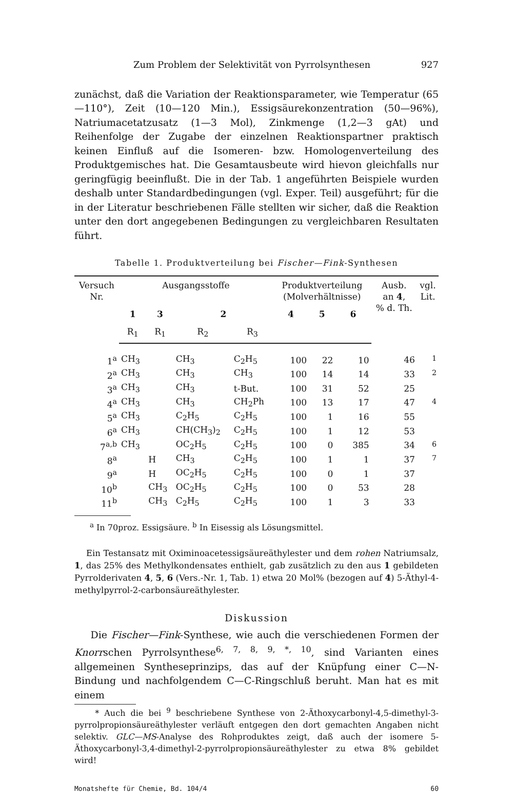Zum Problem der Selektivität von Pyrrolsynthesen 927
zunächst, daß die Variation der Reaktionsparameter, wie Temperatur (65—110°), Zeit (10—120 Min.), Essigsäurekonzentration (50—96%), Natriumacetatzusatz (1—3 Mol), Zinkmenge (1,2—3 gAt) und Reihenfolge der Zugabe der einzelnen Reaktionspartner praktisch keinen Einfluß auf die Isomeren- bzw. Homologenverteilung des Produktgemisches hat. Die Gesamtausbeute wird hievon gleichfalls nur geringfügig beeinflußt. Die in der Tab. 1 angeführten Beispiele wurden deshalb unter Standardbedingungen (vgl. Exper. Teil) ausgeführt; für die in der Literatur beschriebenen Fälle stellten wir sicher, daß die Reaktion unter den dort angegebenen Bedingungen zu vergleichbaren Resultaten führt.
Tabelle 1. Produktverteilung bei Fischer—Fink-Synthesen
| Versuch Nr. | Ausgangsstoffe | | | | Produktverteilung (Molverhältnisse) | | | Ausb. an 4 , % d. Th. | vgl. Lit. |
| --- | --- | --- | --- | --- | --- | --- | --- | --- | --- |
| | 1 | 3 | 2 | | 4 | 5 | 6 | | |
| | R<sub>1</sub> | R<sub>1</sub> | R<sub>2</sub> | R<sub>3</sub> | | | | | |
| 1<sup>a</sup> | CH<sub>3</sub> | | CH<sub>3</sub> | C<sub>2</sub>H<sub>5</sub> | 100 | 22 | 10 | 46 | <sup>1</sup> |
| 2<sup>a</sup> | CH<sub>3</sub> | | CH<sub>3</sub> | CH<sub>3</sub> | 100 | 14 | 14 | 33 | <sup>2</sup> |
| 3<sup>a</sup> | CH<sub>3</sub> | | CH<sub>3</sub> | t-But. | 100 | 31 | 52 | 25 | |
| 4<sup>a</sup> | CH<sub>3</sub> | | CH<sub>3</sub> | CH<sub>2</sub>Ph | 100 | 13 | 17 | 47 | <sup>4</sup> |
| 5<sup>a</sup> | CH<sub>3</sub> | | C<sub>2</sub>H<sub>5</sub> | C<sub>2</sub>H<sub>5</sub> | 100 | 1 | 16 | 55 | |
| 6<sup>a</sup> | CH<sub>3</sub> | | CH(CH<sub>3</sub>)<sub>2</sub> | C<sub>2</sub>H<sub>5</sub> | 100 | 1 | 12 | 53 | |
| 7<sup>a,b</sup> | CH<sub>3</sub> | | OC<sub>2</sub>H<sub>5</sub> | C<sub>2</sub>H<sub>5</sub> | 100 | 0 | 385 | 34 | <sup>6</sup> |
| 8<sup>a</sup> | | H | CH<sub>3</sub> | C<sub>2</sub>H<sub>5</sub> | 100 | 1 | 1 | 37 | <sup>7</sup> |
| 9<sup>a</sup> | | H | OC<sub>2</sub>H<sub>5</sub> | C<sub>2</sub>H<sub>5</sub> | 100 | 0 | 1 | 37 | |
| 10<sup>b</sup> | | CH<sub>3</sub> | OC<sub>2</sub>H<sub>5</sub> | C<sub>2</sub>H<sub>5</sub> | 100 | 0 | 53 | 28 | |
| 11<sup>b</sup> | | CH<sub>3</sub> | C<sub>2</sub>H<sub>5</sub> | C<sub>2</sub>H<sub>5</sub> | 100 | 1 | 3 | 33 | |
<sup>a</sup> In 70proz. Essigsäure. <sup>b</sup> In Eisessig als Lösungsmittel.
Ein Testansatz mit Oximinoacetessigsäureäthylester und dem rohen Natriumsalz, 1, das 25% des Methylkondensates enthielt, gab zusätzlich zu den aus 1 gebildeten Pyrrolderivaten 4, 5, 6 (Vers.-Nr. 1, Tab. 1) etwa 20 Mol% (bezogen auf 4) 5-Äthyl-4-methylpyrrol-2-carbonsäureäthylester.
Diskussion
Die Fischer—Fink-Synthese, wie auch die verschiedenen Formen der Knorrschen Pyrrolsynthese<sup>6, 7, 8, 9, *, 10</sup>, sind Varianten eines allgemeinen Syntheseprinzips, das auf der Knüpfung einer C—N-Bindung und nachfolgendem C—C-Ringschluß beruht. Man hat es mit einem
* Auch die bei <sup>9</sup> beschriebene Synthese von 2-Äthoxycarbonyl-4,5-dimethyl-3-pyrrolpropionsäureäthylester verläuft entgegen den dort gemachten Angaben nicht selektiv. GLC—MS-Analyse des Rohproduktes zeigt, daß auch der isomere 5-Äthoxycarbonyl-3,4-dimethyl-2-pyrrolpropionsäureäthylester zu etwa 8% gebildet wird!
Monatshefte für Chemie, Bd. 104/4 60